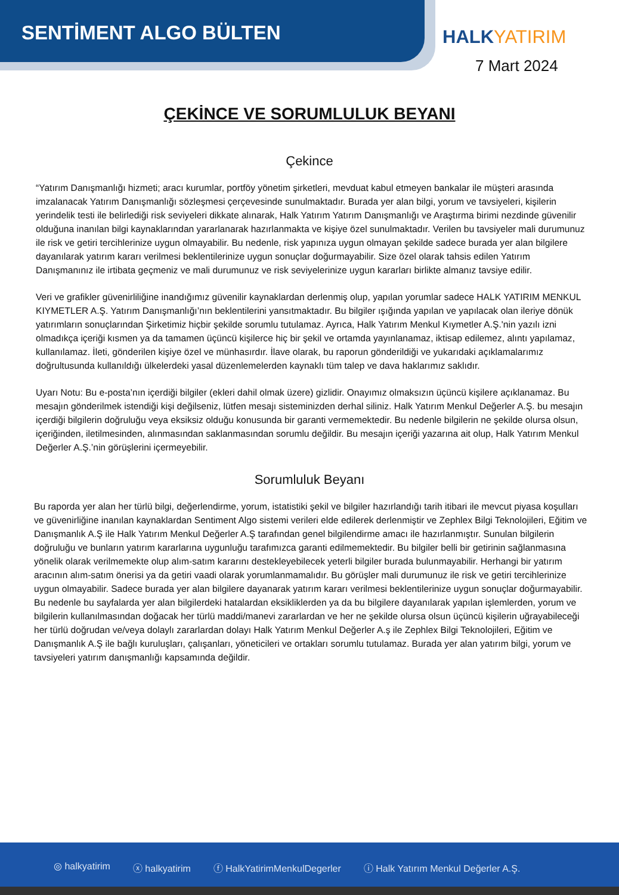SENTİMENT ALGO BÜLTEN HALKYATIRIM
7 Mart 2024
ÇEKİNCE VE SORUMLULUK BEYANI
Çekince
“Yatırım Danışmanlığı hizmeti; aracı kurumlar, portföy yönetim şirketleri, mevduat kabul etmeyen bankalar ile müşteri arasında imzalanacak Yatırım Danışmanlığı sözleşmesi çerçevesinde sunulmaktadır. Burada yer alan bilgi, yorum ve tavsiyeleri, kişilerin yerindelik testi ile belirlediği risk seviyeleri dikkate alınarak, Halk Yatırım Yatırım Danışmanlığı ve Araştırma birimi nezdinde güvenilir olduğuna inanılan bilgi kaynaklarından yararlanarak hazırlanmakta ve kişiye özel sunulmaktadır. Verilen bu tavsiyeler mali durumunuz ile risk ve getiri tercihlerinize uygun olmayabilir. Bu nedenle, risk yapınıza uygun olmayan şekilde sadece burada yer alan bilgilere dayanılarak yatırım kararı verilmesi beklentilerinize uygun sonuçlar doğurmayabilir. Size özel olarak tahsis edilen Yatırım Danışmanınız ile irtibata geçmeniz ve mali durumunuz ve risk seviyelerinize uygun kararları birlikte almanız tavsiye edilir.
Veri ve grafikler güvenirliliğine inandığımız güvenilir kaynaklardan derlenmiş olup, yapılan yorumlar sadece HALK YATIRIM MENKUL KIYMETLER A.Ş. Yatırım Danışmanlığı’nın beklentilerini yansıtmaktadır. Bu bilgiler ışığında yapılan ve yapılacak olan ileriye dönük yatırımların sonuçlarından Şirketimiz hiçbir şekilde sorumlu tutulamaz. Ayrıca, Halk Yatırım Menkul Kıymetler A.Ş.'nin yazılı izni olmadıkça içeriği kısmen ya da tamamen üçüncü kişilerce hiç bir şekil ve ortamda yayınlanamaz, iktisap edilemez, alıntı yapılamaz, kullanılamaz. İleti, gönderilen kişiye özel ve münhasırdır. İlave olarak, bu raporun gönderildiği ve yukarıdaki açıklamalarımız doğrultusunda kullanıldığı ülkelerdeki yasal düzenlemelerden kaynaklı tüm talep ve dava haklarımız saklıdır.
Uyarı Notu: Bu e-posta’nın içerdiği bilgiler (ekleri dahil olmak üzere) gizlidir. Onayımız olmaksızın üçüncü kişilere açıklanamaz. Bu mesajın gönderilmek istendiği kişi değilseniz, lütfen mesajı sisteminizden derhal siliniz. Halk Yatırım Menkul Değerler A.Ş. bu mesajın içerdiği bilgilerin doğruluğu veya eksiksiz olduğu konusunda bir garanti vermemektedir. Bu nedenle bilgilerin ne şekilde olursa olsun, içeriğinden, iletilmesinden, alınmasından saklanmasından sorumlu değildir. Bu mesajın içeriği yazarına ait olup, Halk Yatırım Menkul Değerler A.Ş.’nin görüşlerini içermeyebilir.
Sorumluluk Beyanı
Bu raporda yer alan her türlü bilgi, değerlendirme, yorum, istatistiki şekil ve bilgiler hazırlandığı tarih itibari ile mevcut piyasa koşulları ve güvenirliğine inanılan kaynaklardan Sentiment Algo sistemi verileri elde edilerek derlenmiştir ve Zephlex Bilgi Teknolojileri, Eğitim ve Danışmanlık A.Ş ile Halk Yatırım Menkul Değerler A.Ş tarafından genel bilgilendirme amacı ile hazırlanmıştır. Sunulan bilgilerin doğruluğu ve bunların yatırım kararlarına uygunluğu tarafımızca garanti edilmemektedir. Bu bilgiler belli bir getirinin sağlanmasına yönelik olarak verilmemekte olup alım-satım kararını destekleyebilecek yeterli bilgiler burada bulunmayabilir. Herhangi bir yatırım aracının alım-satım önerisi ya da getiri vaadi olarak yorumlanmamalıdır. Bu görüşler mali durumunuz ile risk ve getiri tercihlerinize uygun olmayabilir. Sadece burada yer alan bilgilere dayanarak yatırım kararı verilmesi beklentilerinize uygun sonuçlar doğurmayabilir. Bu nedenle bu sayfalarda yer alan bilgilerdeki hatalardan eksikliklerden ya da bu bilgilere dayanılarak yapılan işlemlerden, yorum ve bilgilerin kullanılmasından doğacak her türlü maddi/manevi zararlardan ve her ne şekilde olursa olsun üçüncü kişilerin uğrayabileceği her türlü doğrudan ve/veya dolaylı zararlardan dolayı Halk Yatırım Menkul Değerler A.ş ile Zephlex Bilgi Teknolojileri, Eğitim ve Danışmanlık A.Ş ile bağlı kuruluşları, çalışanları, yöneticileri ve ortakları sorumlu tutulamaz. Burada yer alan yatırım bilgi, yorum ve tavsiyeleri yatırım danışmanlığı kapsamında değildir.
◎ halkyatirim ⓧ halkyatirim ⓕ HalkYatirimMenkulDegerler ⓘ Halk Yatırım Menkul Değerler A.Ş.